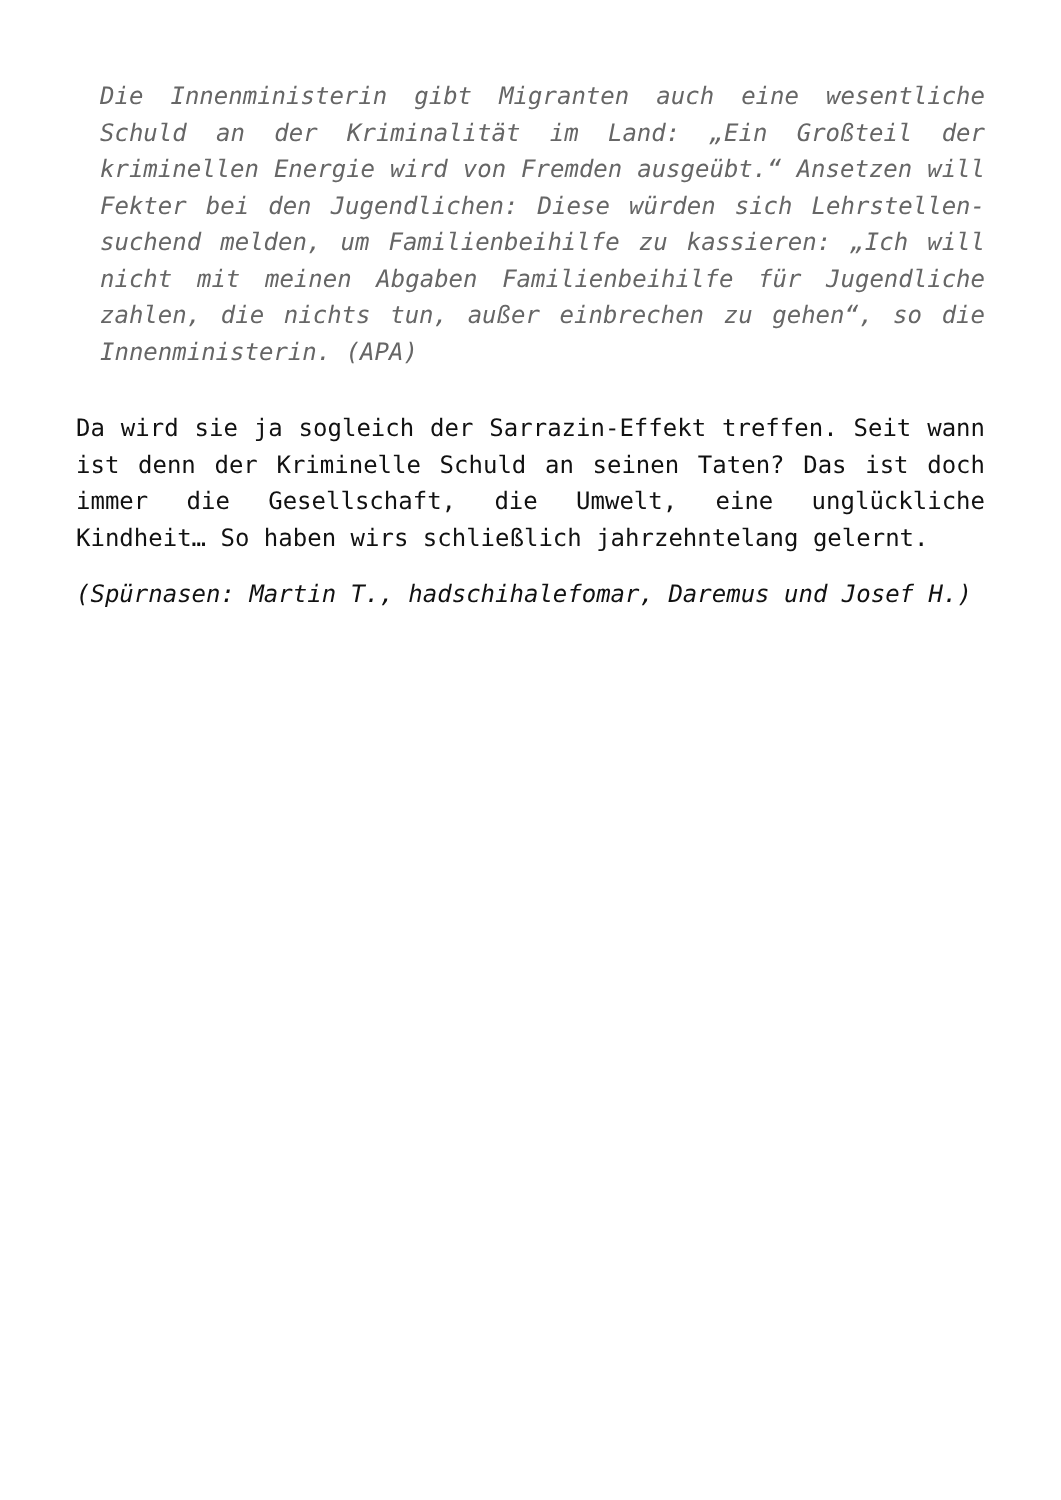Die Innenministerin gibt Migranten auch eine wesentliche Schuld an der Kriminalität im Land: „Ein Großteil der kriminellen Energie wird von Fremden ausgeübt.“ Ansetzen will Fekter bei den Jugendlichen: Diese würden sich Lehrstellen-suchend melden, um Familienbeihilfe zu kassieren: „Ich will nicht mit meinen Abgaben Familienbeihilfe für Jugendliche zahlen, die nichts tun, außer einbrechen zu gehen“, so die Innenministerin. (APA)
Da wird sie ja sogleich der Sarrazin-Effekt treffen. Seit wann ist denn der Kriminelle Schuld an seinen Taten? Das ist doch immer die Gesellschaft, die Umwelt, eine unglückliche Kindheit… So haben wirs schließlich jahrzehntelang gelernt.
(Spürnasen: Martin T., hadschihalefomar, Daremus und Josef H.)